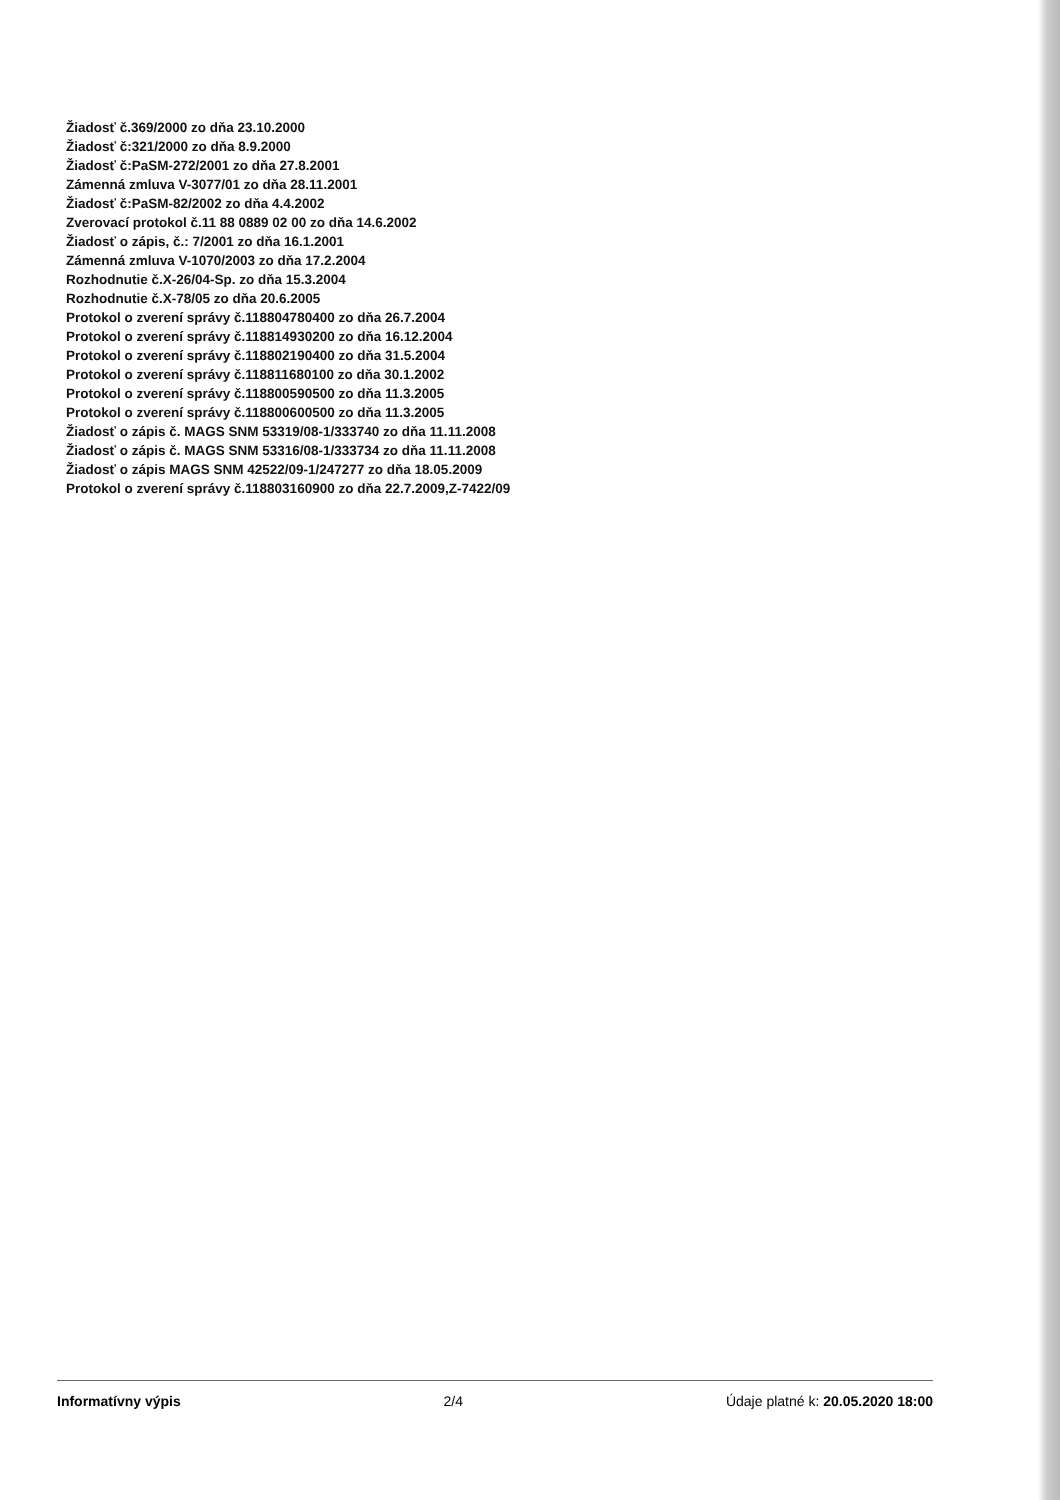Žiadosť č.369/2000 zo dňa 23.10.2000
Žiadosť č:321/2000 zo dňa 8.9.2000
Žiadosť č:PaSM-272/2001 zo dňa 27.8.2001
Zámenná zmluva V-3077/01 zo dňa 28.11.2001
Žiadosť č:PaSM-82/2002 zo dňa 4.4.2002
Zverovací protokol č.11 88 0889 02 00 zo dňa 14.6.2002
Žiadosť o zápis, č.: 7/2001 zo dňa 16.1.2001
Zámenná zmluva V-1070/2003 zo dňa 17.2.2004
Rozhodnutie č.X-26/04-Sp. zo dňa 15.3.2004
Rozhodnutie č.X-78/05 zo dňa 20.6.2005
Protokol o zverení správy č.118804780400 zo dňa 26.7.2004
Protokol o zverení správy č.118814930200 zo dňa 16.12.2004
Protokol o zverení správy č.118802190400 zo dňa 31.5.2004
Protokol o zverení správy č.118811680100 zo dňa 30.1.2002
Protokol o zverení správy č.118800590500 zo dňa 11.3.2005
Protokol o zverení správy č.118800600500 zo dňa 11.3.2005
Žiadosť o zápis č. MAGS SNM 53319/08-1/333740 zo dňa 11.11.2008
Žiadosť o zápis č. MAGS SNM 53316/08-1/333734 zo dňa 11.11.2008
Žiadosť o zápis MAGS SNM 42522/09-1/247277 zo dňa 18.05.2009
Protokol o zverení správy č.118803160900 zo dňa 22.7.2009,Z-7422/09
Informatívny výpis 2/4 Údaje platné k: 20.05.2020 18:00